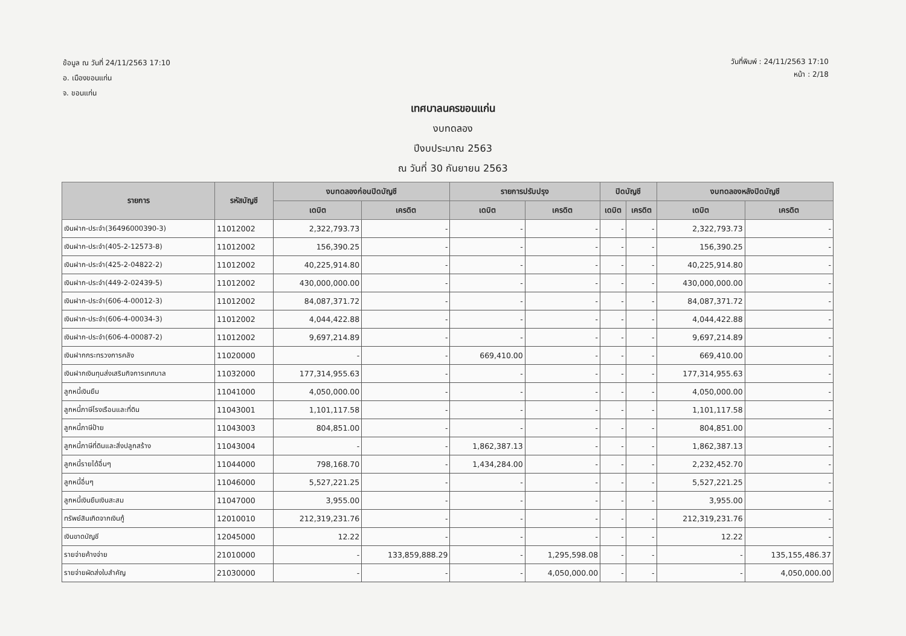ข้อมูล ณ วันที่ 24/11/2563 17:10
อ. เมืองขอนแก่น
จ. ขอนแก่น
วันที่พิมพ์ : 24/11/2563 17:10
หน้า : 2/18
เทศบาลนครขอนแก่น
งบทดลอง
ปีงบประมาณ 2563
ณ วันที่ 30 กันยายน 2563
| รายการ | รหัสบัญชี | งบทดลองก่อนปิดบัญชี | | รายการปรับปรุง | | ปิดบัญชี | | งบทดลองหลังปิดบัญชี | |
| --- | --- | --- | --- | --- | --- | --- | --- | --- | --- |
| | | เดบิต | เครดิต | เดบิต | เครดิต | เดบิต | เครดิต | เดบิต | เครดิต |
| เงินฝาก-ประจำ(36496000390-3) | 11012002 | 2,322,793.73 | - | - | - | - | - | 2,322,793.73 | - |
| เงินฝาก-ประจำ(405-2-12573-8) | 11012002 | 156,390.25 | - | - | - | - | - | 156,390.25 | - |
| เงินฝาก-ประจำ(425-2-04822-2) | 11012002 | 40,225,914.80 | - | - | - | - | - | 40,225,914.80 | - |
| เงินฝาก-ประจำ(449-2-02439-5) | 11012002 | 430,000,000.00 | - | - | - | - | - | 430,000,000.00 | - |
| เงินฝาก-ประจำ(606-4-00012-3) | 11012002 | 84,087,371.72 | - | - | - | - | - | 84,087,371.72 | - |
| เงินฝาก-ประจำ(606-4-00034-3) | 11012002 | 4,044,422.88 | - | - | - | - | - | 4,044,422.88 | - |
| เงินฝาก-ประจำ(606-4-00087-2) | 11012002 | 9,697,214.89 | - | - | - | - | - | 9,697,214.89 | - |
| เงินฝากกระทรวงการคลัง | 11020000 | - | - | 669,410.00 | - | - | - | 669,410.00 | - |
| เงินฝากเงินทุนส่งเสริมกิจการเทศบาล | 11032000 | 177,314,955.63 | - | - | - | - | - | 177,314,955.63 | - |
| ลูกหนี้เงินยืม | 11041000 | 4,050,000.00 | - | - | - | - | - | 4,050,000.00 | - |
| ลูกหนี้ภาษีโรงเรือนและที่ดิน | 11043001 | 1,101,117.58 | - | - | - | - | - | 1,101,117.58 | - |
| ลูกหนี้ภาษีป้าย | 11043003 | 804,851.00 | - | - | - | - | - | 804,851.00 | - |
| ลูกหนี้ภาษีที่ดินและสิ่งปลูกสร้าง | 11043004 | - | - | 1,862,387.13 | - | - | - | 1,862,387.13 | - |
| ลูกหนี้รายได้อื่นๆ | 11044000 | 798,168.70 | - | 1,434,284.00 | - | - | - | 2,232,452.70 | - |
| ลูกหนี้อื่นๆ | 11046000 | 5,527,221.25 | - | - | - | - | - | 5,527,221.25 | - |
| ลูกหนี้เงินยืมเงินสะสม | 11047000 | 3,955.00 | - | - | - | - | - | 3,955.00 | - |
| ทรัพย์สินเกิดจากเงินกู้ | 12010010 | 212,319,231.76 | - | - | - | - | - | 212,319,231.76 | - |
| เงินขาดบัญชี | 12045000 | 12.22 | - | - | - | - | - | 12.22 | - |
| รายจ่ายค้างจ่าย | 21010000 | - | 133,859,888.29 | - | 1,295,598.08 | - | - | - | 135,155,486.37 |
| รายจ่ายผัดส่งใบสำคัญ | 21030000 | - | - | - | 4,050,000.00 | - | - | - | 4,050,000.00 |